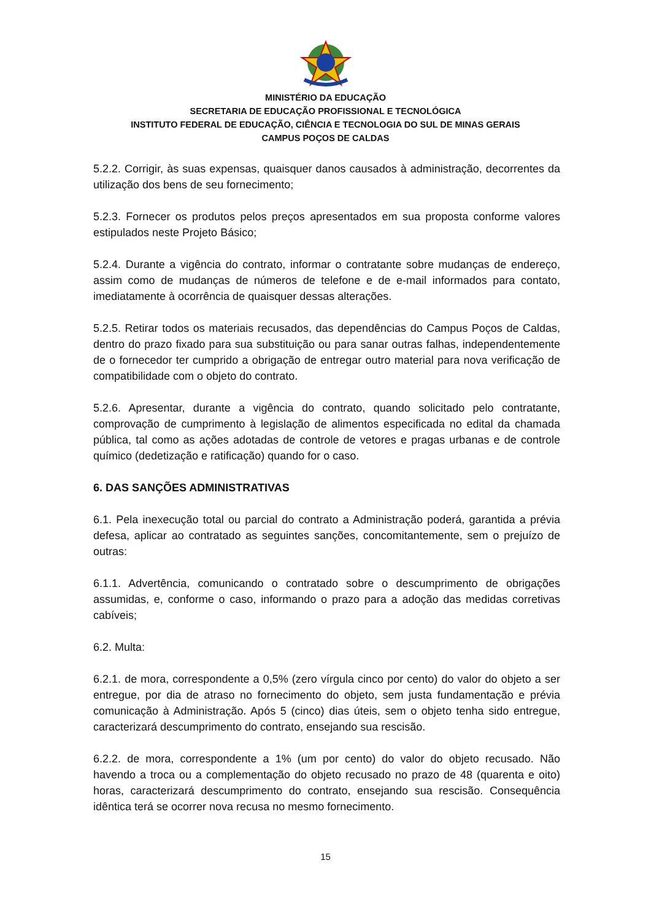MINISTÉRIO DA EDUCAÇÃO
SECRETARIA DE EDUCAÇÃO PROFISSIONAL E TECNOLÓGICA
INSTITUTO FEDERAL DE EDUCAÇÃO, CIÊNCIA E TECNOLOGIA DO SUL DE MINAS GERAIS
CAMPUS POÇOS DE CALDAS
5.2.2. Corrigir, às suas expensas, quaisquer danos causados à administração, decorrentes da utilização dos bens de seu fornecimento;
5.2.3. Fornecer os produtos pelos preços apresentados em sua proposta conforme valores estipulados neste Projeto Básico;
5.2.4. Durante a vigência do contrato, informar o contratante sobre mudanças de endereço, assim como de mudanças de números de telefone e de e-mail informados para contato, imediatamente à ocorrência de quaisquer dessas alterações.
5.2.5. Retirar todos os materiais recusados, das dependências do Campus Poços de Caldas, dentro do prazo fixado para sua substituição ou para sanar outras falhas, independentemente de o fornecedor ter cumprido a obrigação de entregar outro material para nova verificação de compatibilidade com o objeto do contrato.
5.2.6. Apresentar, durante a vigência do contrato, quando solicitado pelo contratante, comprovação de cumprimento à legislação de alimentos especificada no edital da chamada pública, tal como as ações adotadas de controle de vetores e pragas urbanas e de controle químico (dedetização e ratificação) quando for o caso.
6. DAS SANÇÕES ADMINISTRATIVAS
6.1. Pela inexecução total ou parcial do contrato a Administração poderá, garantida a prévia defesa, aplicar ao contratado as seguintes sanções, concomitantemente, sem o prejuízo de outras:
6.1.1. Advertência, comunicando o contratado sobre o descumprimento de obrigações assumidas, e, conforme o caso, informando o prazo para a adoção das medidas corretivas cabíveis;
6.2. Multa:
6.2.1. de mora, correspondente a 0,5% (zero vírgula cinco por cento) do valor do objeto a ser entregue, por dia de atraso no fornecimento do objeto, sem justa fundamentação e prévia comunicação à Administração. Após 5 (cinco) dias úteis, sem o objeto tenha sido entregue, caracterizará descumprimento do contrato, ensejando sua rescisão.
6.2.2. de mora, correspondente a 1% (um por cento) do valor do objeto recusado. Não havendo a troca ou a complementação do objeto recusado no prazo de 48 (quarenta e oito) horas, caracterizará descumprimento do contrato, ensejando sua rescisão. Consequência idêntica terá se ocorrer nova recusa no mesmo fornecimento.
15